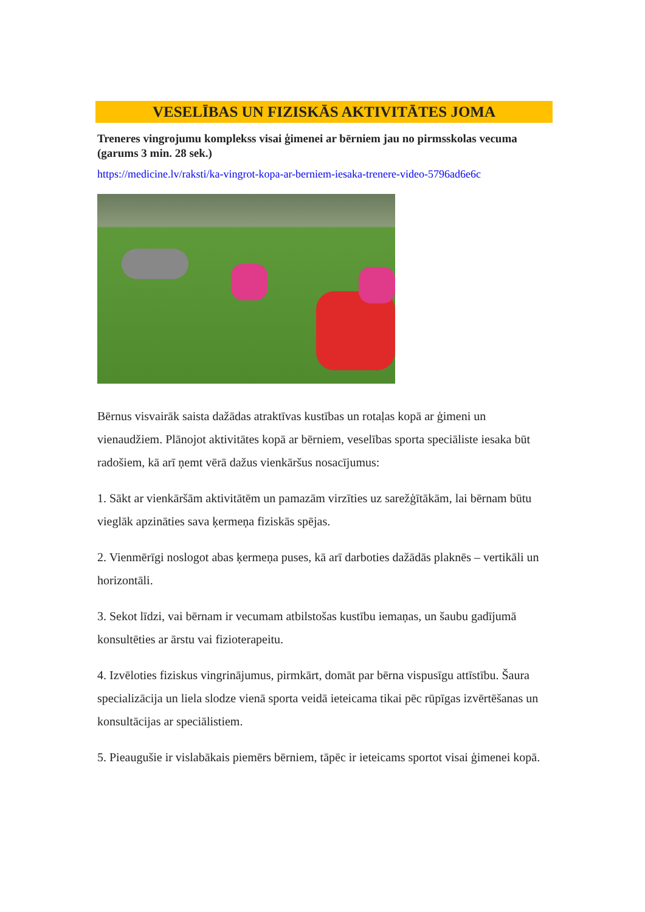VESELĪBAS UN FIZISKĀS AKTIVITĀTES JOMA
Treneres vingrojumu komplekss visai ģimenei ar bērniem jau no pirmsskolas vecuma (garums 3 min. 28 sek.)
https://medicine.lv/raksti/ka-vingrot-kopa-ar-berniem-iesaka-trenere-video-5796ad6e6c
Bērnus visvairāk saista dažādas atraktīvas kustības un rotaļas kopā ar ģimeni un vienaudžiem. Plānojot aktivitātes kopā ar bērniem, veselības sporta speciāliste iesaka būt radošiem, kā arī ņemt vērā dažus vienkāršus nosacījumus:
1. Sākt ar vienkāršām aktivitātēm un pamazām virzīties uz sarežģītākām, lai bērnam būtu vieglāk apzināties sava ķermeņa fiziskās spējas.
2. Vienmērīgi noslogot abas ķermeņa puses, kā arī darboties dažādās plaknēs – vertikāli un horizontāli.
3. Sekot līdzi, vai bērnam ir vecumam atbilstošas kustību iemaņas, un šaubu gadījumā konsultēties ar ārstu vai fizioterapeitu.
4. Izvēloties fiziskus vingrinājumus, pirmkārt, domāt par bērna vispusīgu attīstību. Šaura specializācija un liela slodze vienā sporta veidā ieteicama tikai pēc rūpīgas izvērtēšanas un konsultācijas ar speciālistiem.
5. Pieaugušie ir vislabākais piemērs bērniem, tāpēc ir ieteicams sportot visai ģimenei kopā.